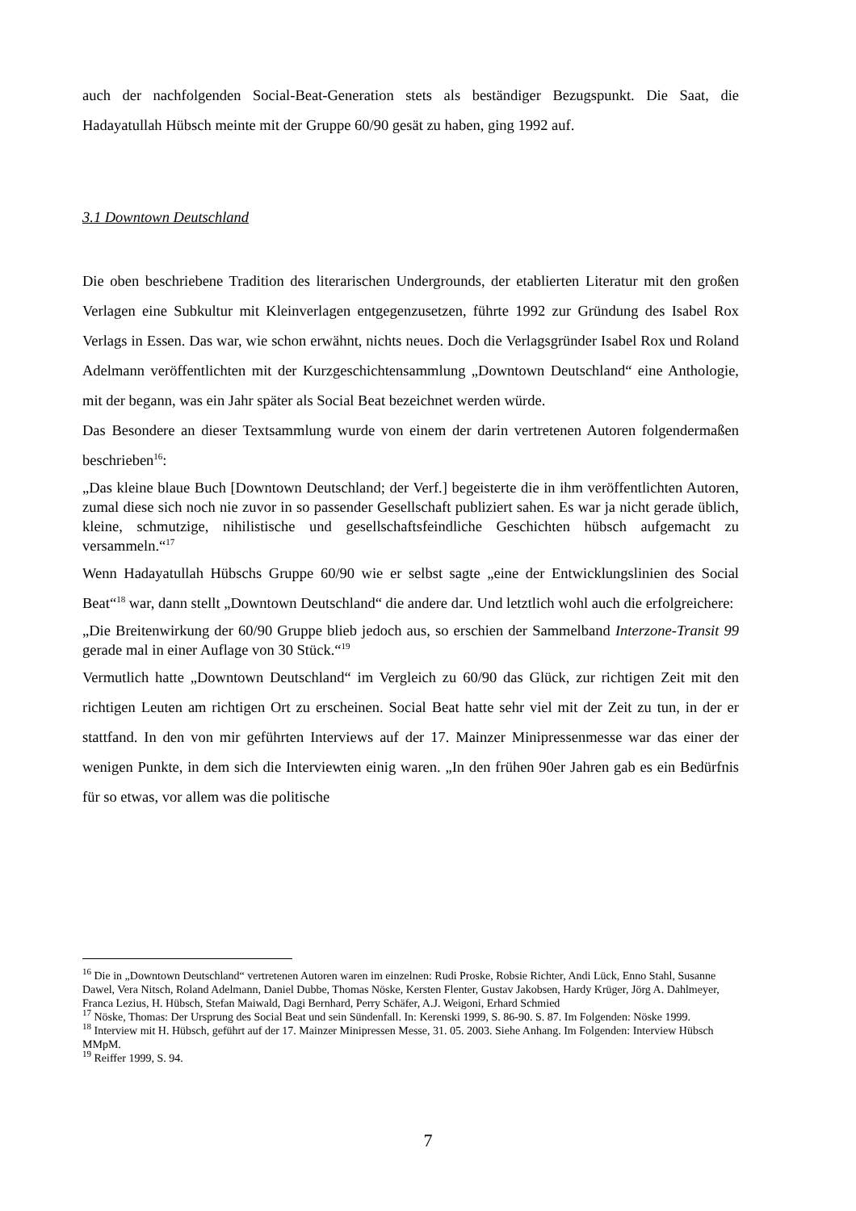auch der nachfolgenden Social-Beat-Generation stets als beständiger Bezugspunkt. Die Saat, die Hadayatullah Hübsch meinte mit der Gruppe 60/90 gesät zu haben, ging 1992 auf.
3.1 Downtown Deutschland
Die oben beschriebene Tradition des literarischen Undergrounds, der etablierten Literatur mit den großen Verlagen eine Subkultur mit Kleinverlagen entgegenzusetzen, führte 1992 zur Gründung des Isabel Rox Verlags in Essen. Das war, wie schon erwähnt, nichts neues. Doch die Verlagsgründer Isabel Rox und Roland Adelmann veröffentlichten mit der Kurzgeschichtensammlung „Downtown Deutschland“ eine Anthologie, mit der begann, was ein Jahr später als Social Beat bezeichnet werden würde.
Das Besondere an dieser Textsammlung wurde von einem der darin vertretenen Autoren folgendermaßen beschrieben<sup>16</sup>:
„Das kleine blaue Buch [Downtown Deutschland; der Verf.] begeisterte die in ihm veröffentlichten Autoren, zumal diese sich noch nie zuvor in so passender Gesellschaft publiziert sahen. Es war ja nicht gerade üblich, kleine, schmutzige, nihilistische und gesellschaftsfeindliche Geschichten hübsch aufgemacht zu versammeln.“<sup>17</sup>
Wenn Hadayatullah Hübschs Gruppe 60/90 wie er selbst sagte „eine der Entwicklungslinien des Social Beat“<sup>18</sup> war, dann stellt „Downtown Deutschland“ die andere dar. Und letztlich wohl auch die erfolgreichere:
„Die Breitenwirkung der 60/90 Gruppe blieb jedoch aus, so erschien der Sammelband Interzone-Transit 99 gerade mal in einer Auflage von 30 Stück.“<sup>19</sup>
Vermutlich hatte „Downtown Deutschland“ im Vergleich zu 60/90 das Glück, zur richtigen Zeit mit den richtigen Leuten am richtigen Ort zu erscheinen. Social Beat hatte sehr viel mit der Zeit zu tun, in der er stattfand. In den von mir geführten Interviews auf der 17. Mainzer Minipressenmesse war das einer der wenigen Punkte, in dem sich die Interviewten einig waren. „In den frühen 90er Jahren gab es ein Bedürfnis für so etwas, vor allem was die politische
<sup>16</sup> Die in „Downtown Deutschland“ vertretenen Autoren waren im einzelnen: Rudi Proske, Robsie Richter, Andi Lück, Enno Stahl, Susanne Dawel, Vera Nitsch, Roland Adelmann, Daniel Dubbe, Thomas Nöske, Kersten Flenter, Gustav Jakobsen, Hardy Krüger, Jörg A. Dahlmeyer, Franca Lezius, H. Hübsch, Stefan Maiwald, Dagi Bernhard, Perry Schäfer, A.J. Weigoni, Erhard Schmied
<sup>17</sup> Nöske, Thomas: Der Ursprung des Social Beat und sein Sündenfall. In: Kerenski 1999, S. 86-90. S. 87. Im Folgenden: Nöske 1999.
<sup>18</sup> Interview mit H. Hübsch, geführt auf der 17. Mainzer Minipressen Messe, 31. 05. 2003. Siehe Anhang. Im Folgenden: Interview Hübsch MMpM.
<sup>19</sup> Reiffer 1999, S. 94.
7